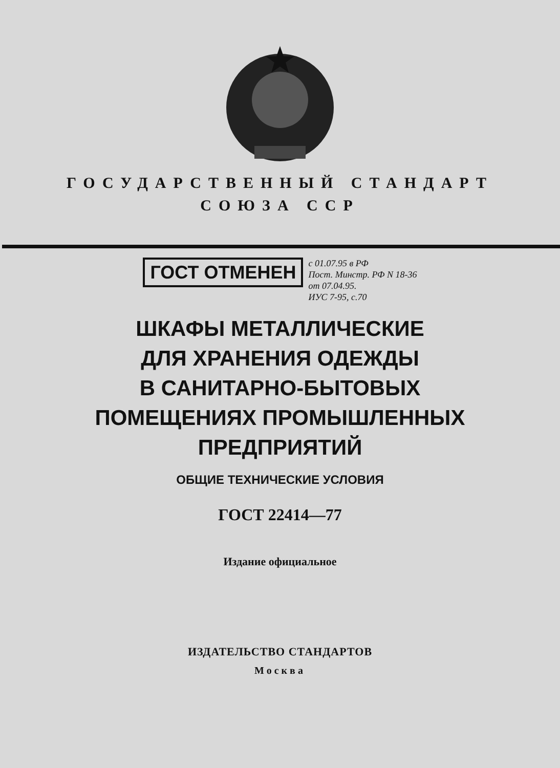ГОСУДАРСТВЕННЫЙ СТАНДАРТ
СОЮЗА ССР
ГОСТ ОТМЕНЕН
с 01.07.95 в РФ
Пост. Минстр. РФ N 18-36
от 07.04.95.
ИУС 7-95, с.70
ШКАФЫ МЕТАЛЛИЧЕСКИЕ
ДЛЯ ХРАНЕНИЯ ОДЕЖДЫ
В САНИТАРНО-БЫТОВЫХ
ПОМЕЩЕНИЯХ ПРОМЫШЛЕННЫХ
ПРЕДПРИЯТИЙ
ОБЩИЕ ТЕХНИЧЕСКИЕ УСЛОВИЯ
ГОСТ 22414—77
Издание официальное
ИЗДАТЕЛЬСТВО СТАНДАРТОВ
Москва